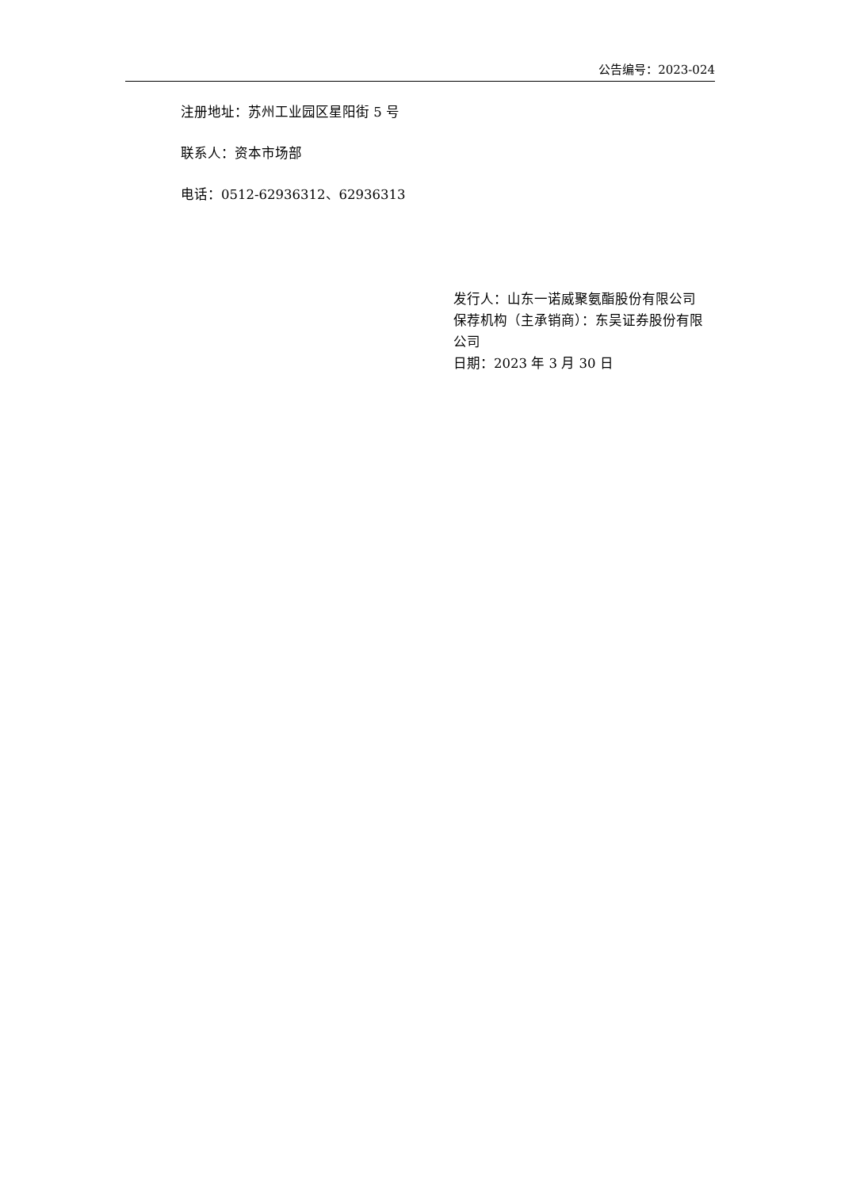公告编号：2023-024
注册地址：苏州工业园区星阳街 5 号
联系人：资本市场部
电话：0512-62936312、62936313
发行人：山东一诺威聚氨酯股份有限公司
保荐机构（主承销商）：东吴证券股份有限公司
日期：2023 年 3 月 30 日